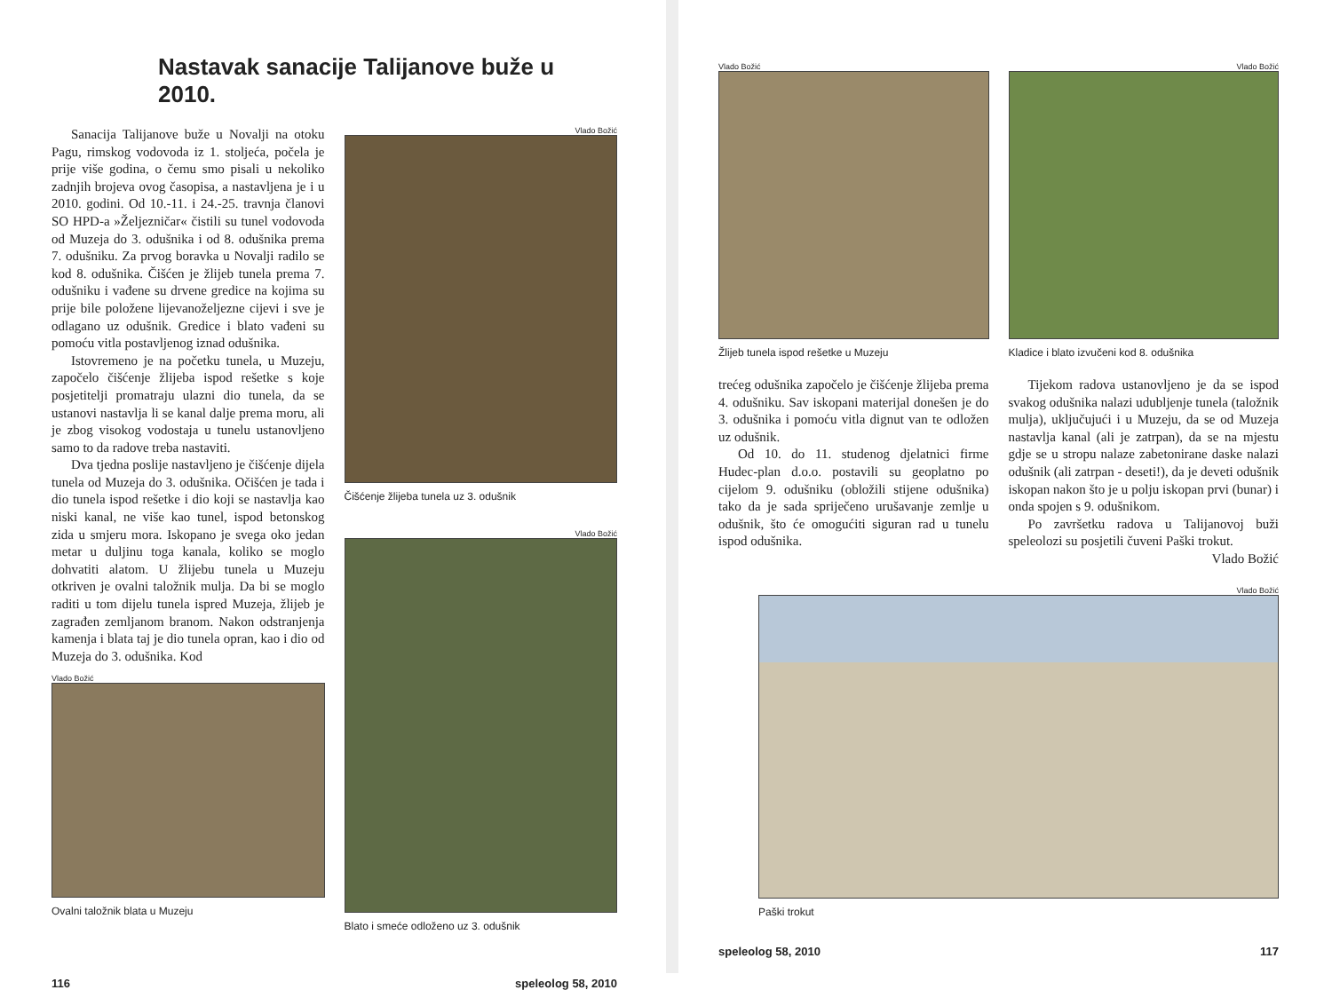Nastavak sanacije Talijanove buže u 2010.
Sanacija Talijanove buže u Novalji na otoku Pagu, rimskog vodovoda iz 1. stoljeća, počela je prije više godina, o čemu smo pisali u nekoliko zadnjih brojeva ovog časopisa, a nastavljena je i u 2010. godini. Od 10.-11. i 24.-25. travnja članovi SO HPD-a »Željezničar« čistili su tunel vodovoda od Muzeja do 3. odušnika i od 8. odušnika prema 7. odušniku. Za prvog boravka u Novalji radilo se kod 8. odušnika. Čišćen je žlijeb tunela prema 7. odušniku i vađene su drvene gredice na kojima su prije bile položene lijevanoželjezne cijevi i sve je odlagano uz odušnik. Gredice i blato vađeni su pomoću vitla postavljenog iznad odušnika.
Istovremeno je na početku tunela, u Muzeju, započelo čišćenje žlijeba ispod rešetke s koje posjetitelji promatraju ulazni dio tunela, da se ustanovi nastavlja li se kanal dalje prema moru, ali je zbog visokog vodostaja u tunelu ustanovljeno samo to da radove treba nastaviti.
Dva tjedna poslije nastavljeno je čišćenje dijela tunela od Muzeja do 3. odušnika. Očišćen je tada i dio tunela ispod rešetke i dio koji se nastavlja kao niski kanal, ne više kao tunel, ispod betonskog zida u smjeru mora. Iskopano je svega oko jedan metar u duljinu toga kanala, koliko se moglo dohvatiti alatom. U žlijebu tunela u Muzeju otkriven je ovalni taložnik mulja. Da bi se moglo raditi u tom dijelu tunela ispred Muzeja, žlijeb je zagrađen zemljanom branom. Nakon odstranjenja kamenja i blata taj je dio tunela opran, kao i dio od Muzeja do 3. odušnika. Kod
Vlado Božić
Ovalni taložnik blata u Muzeju
Vlado Božić
Čišćenje žlijeba tunela uz 3. odušnik
Vlado Božić
Blato i smeće odloženo uz 3. odušnik
116 speleolog 58, 2010
Vlado Božić
Žlijeb tunela ispod rešetke u Muzeju
trećeg odušnika započelo je čišćenje žlijeba prema 4. odušniku. Sav iskopani materijal donešen je do 3. odušnika i pomoću vitla dignut van te odložen uz odušnik.
Od 10. do 11. studenog djelatnici firme Hudec-plan d.o.o. postavili su geoplatno po cijelom 9. odušniku (obložili stijene odušnika) tako da je sada spriječeno urušavanje zemlje u odušnik, što će omogućiti siguran rad u tunelu ispod odušnika.
Vlado Božić
Kladice i blato izvučeni kod 8. odušnika
Tijekom radova ustanovljeno je da se ispod svakog odušnika nalazi udubljenje tunela (taložnik mulja), uključujući i u Muzeju, da se od Muzeja nastavlja kanal (ali je zatrpan), da se na mjestu gdje se u stropu nalaze zabetonirane daske nalazi odušnik (ali zatrpan - deseti!), da je deveti odušnik iskopan nakon što je u polju iskopan prvi (bunar) i onda spojen s 9. odušnikom.
Po završetku radova u Talijanovoj buži speleolozi su posjetili čuveni Paški trokut.
Vlado Božić
Vlado Božić
Paški trokut
speleolog 58, 2010 117